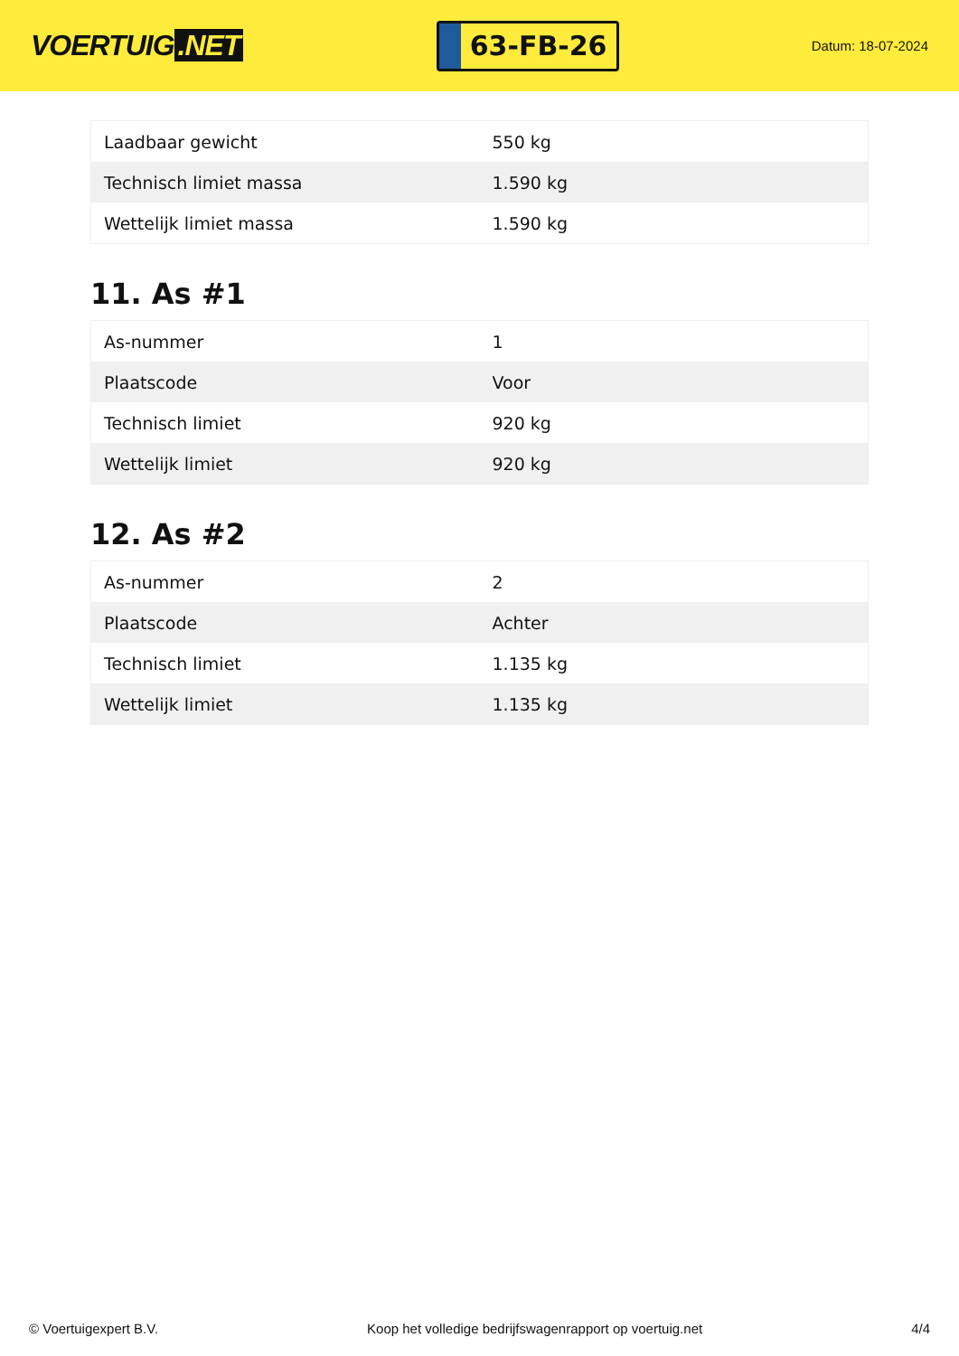VOERTUIG.NET
63-FB-26
Datum: 18-07-2024
| Laadbaar gewicht | 550 kg |
| Technisch limiet massa | 1.590 kg |
| Wettelijk limiet massa | 1.590 kg |
11. As #1
| As-nummer | 1 |
| Plaatscode | Voor |
| Technisch limiet | 920 kg |
| Wettelijk limiet | 920 kg |
12. As #2
| As-nummer | 2 |
| Plaatscode | Achter |
| Technisch limiet | 1.135 kg |
| Wettelijk limiet | 1.135 kg |
© Voertuigexpert B.V. Koop het volledige bedrijfswagenrapport op voertuig.net 4/4